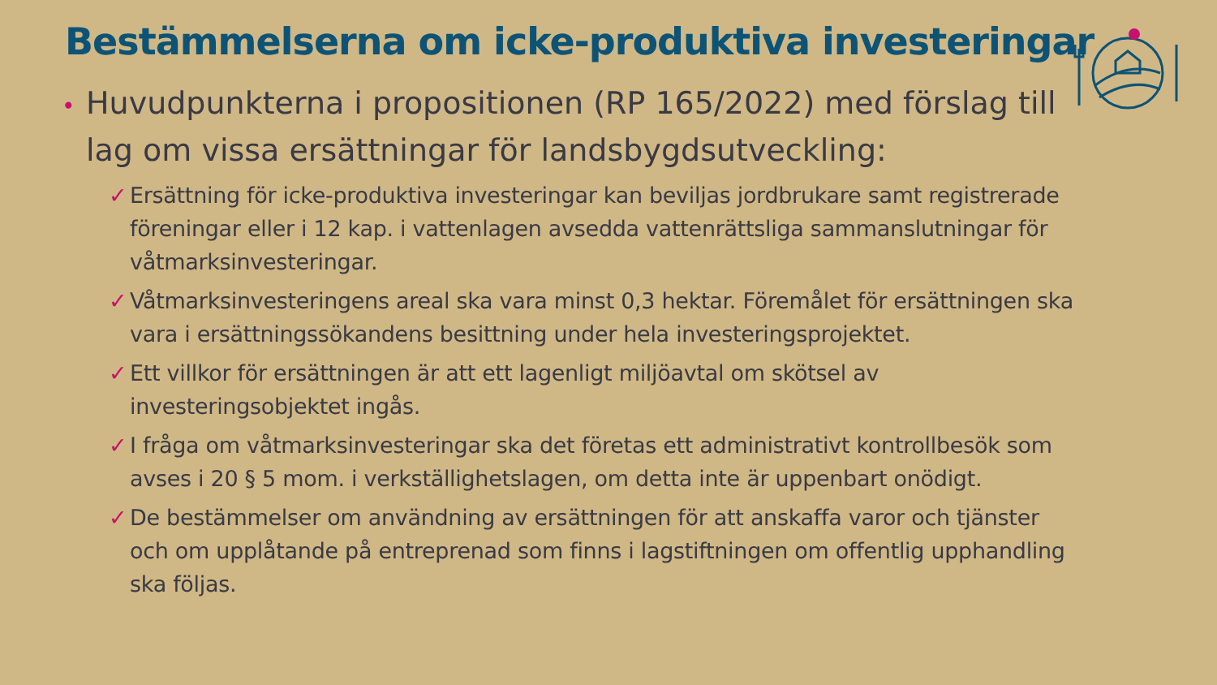Bestämmelserna om icke-produktiva investeringar
• Huvudpunkterna i propositionen (RP 165/2022) med förslag till lag om vissa ersättningar för landsbygdsutveckling:
✓ Ersättning för icke-produktiva investeringar kan beviljas jordbrukare samt registrerade föreningar eller i 12 kap. i vattenlagen avsedda vattenrättsliga sammanslutningar för våtmarksinvesteringar.
✓ Våtmarksinvesteringens areal ska vara minst 0,3 hektar. Föremålet för ersättningen ska vara i ersättningssökandens besittning under hela investeringsprojektet.
✓ Ett villkor för ersättningen är att ett lagenligt miljöavtal om skötsel av investeringsobjektet ingås.
✓ I fråga om våtmarksinvesteringar ska det företas ett administrativt kontrollbesök som avses i 20 § 5 mom. i verkställighetslagen, om detta inte är uppenbart onödigt.
✓ De bestämmelser om användning av ersättningen för att anskaffa varor och tjänster och om upplåtande på entreprenad som finns i lagstiftningen om offentlig upphandling ska följas.